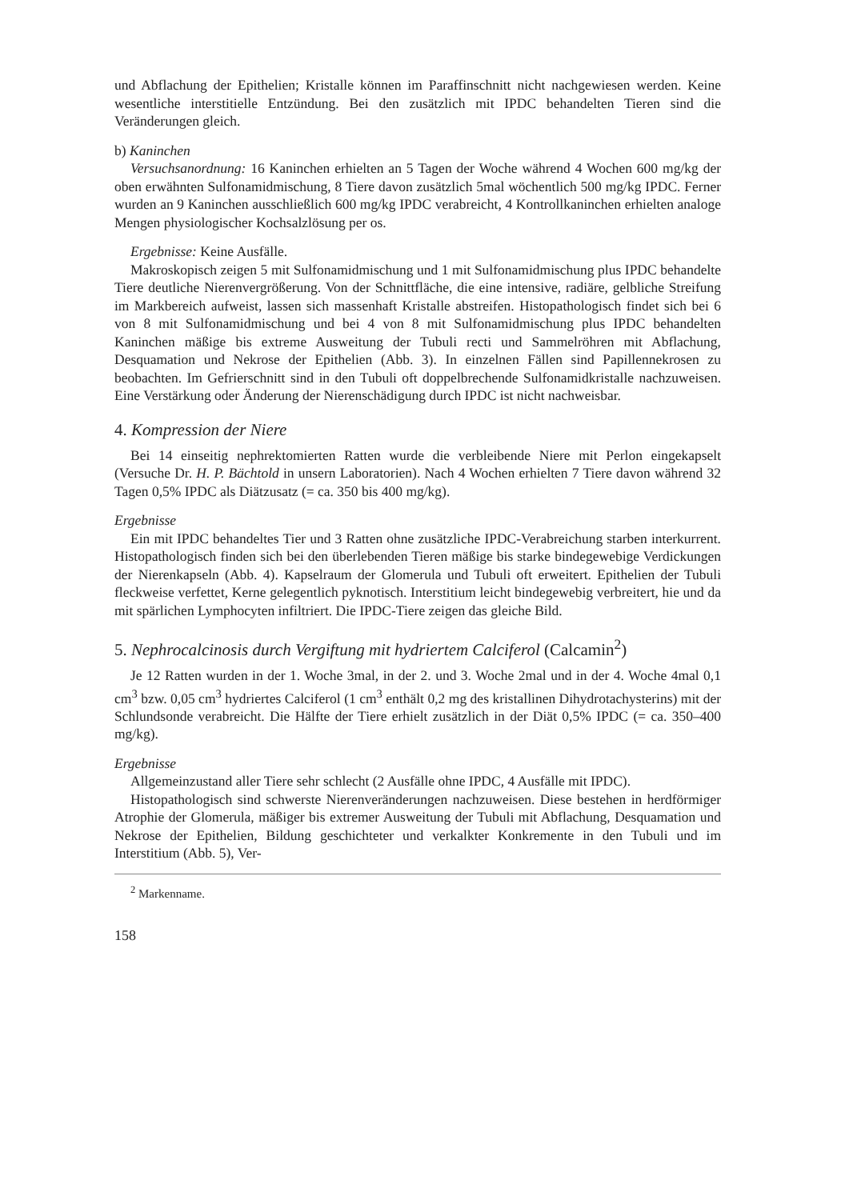und Abflachung der Epithelien; Kristalle können im Paraffinschnitt nicht nachgewiesen werden. Keine wesentliche interstitielle Entzündung. Bei den zusätzlich mit IPDC behandelten Tieren sind die Veränderungen gleich.
b) Kaninchen
Versuchsanordnung: 16 Kaninchen erhielten an 5 Tagen der Woche während 4 Wochen 600 mg/kg der oben erwähnten Sulfonamidmischung, 8 Tiere davon zusätzlich 5mal wöchentlich 500 mg/kg IPDC. Ferner wurden an 9 Kaninchen ausschließlich 600 mg/kg IPDC verabreicht, 4 Kontrollkaninchen erhielten analoge Mengen physiologischer Kochsalzlösung per os.
Ergebnisse: Keine Ausfälle.
Makroskopisch zeigen 5 mit Sulfonamidmischung und 1 mit Sulfonamidmischung plus IPDC behandelte Tiere deutliche Nierenvergrößerung. Von der Schnittfläche, die eine intensive, radiäre, gelbliche Streifung im Markbereich aufweist, lassen sich massenhaft Kristalle abstreifen. Histopathologisch findet sich bei 6 von 8 mit Sulfonamidmischung und bei 4 von 8 mit Sulfonamidmischung plus IPDC behandelten Kaninchen mäßige bis extreme Ausweitung der Tubuli recti und Sammelröhren mit Abflachung, Desquamation und Nekrose der Epithelien (Abb. 3). In einzelnen Fällen sind Papillennekrosen zu beobachten. Im Gefrierschnitt sind in den Tubuli oft doppelbrechende Sulfonamidkristalle nachzuweisen. Eine Verstärkung oder Änderung der Nierenschädigung durch IPDC ist nicht nachweisbar.
4. Kompression der Niere
Bei 14 einseitig nephrektomierten Ratten wurde die verbleibende Niere mit Perlon eingekapselt (Versuche Dr. H. P. Bächtold in unsern Laboratorien). Nach 4 Wochen erhielten 7 Tiere davon während 32 Tagen 0,5% IPDC als Diätzusatz (= ca. 350 bis 400 mg/kg).
Ergebnisse
Ein mit IPDC behandeltes Tier und 3 Ratten ohne zusätzliche IPDC-Verabreichung starben interkurrent. Histopathologisch finden sich bei den überlebenden Tieren mäßige bis starke bindegewebige Verdickungen der Nierenkapseln (Abb. 4). Kapselraum der Glomerula und Tubuli oft erweitert. Epithelien der Tubuli fleckweise verfettet, Kerne gelegentlich pyknotisch. Interstitium leicht bindegewebig verbreitert, hie und da mit spärlichen Lymphocyten infiltriert. Die IPDC-Tiere zeigen das gleiche Bild.
5. Nephrocalcinosis durch Vergiftung mit hydriertem Calciferol (Calcamin<sup>2</sup>)
Je 12 Ratten wurden in der 1. Woche 3mal, in der 2. und 3. Woche 2mal und in der 4. Woche 4mal 0,1 cm<sup>3</sup> bzw. 0,05 cm<sup>3</sup> hydriertes Calciferol (1 cm<sup>3</sup> enthält 0,2 mg des kristallinen Dihydrotachysterins) mit der Schlundsonde verabreicht. Die Hälfte der Tiere erhielt zusätzlich in der Diät 0,5% IPDC (= ca. 350–400 mg/kg).
Ergebnisse
Allgemeinzustand aller Tiere sehr schlecht (2 Ausfälle ohne IPDC, 4 Ausfälle mit IPDC).
Histopathologisch sind schwerste Nierenveränderungen nachzuweisen. Diese bestehen in herdförmiger Atrophie der Glomerula, mäßiger bis extremer Ausweitung der Tubuli mit Abflachung, Desquamation und Nekrose der Epithelien, Bildung geschichteter und verkalkter Konkremente in den Tubuli und im Interstitium (Abb. 5), Ver-
<sup>2</sup> Markenname.
158